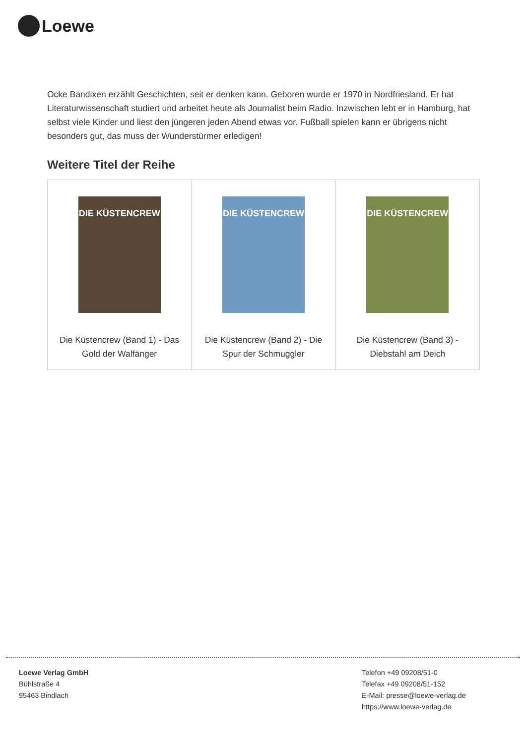Loewe
Ocke Bandixen erzählt Geschichten, seit er denken kann. Geboren wurde er 1970 in Nordfriesland. Er hat Literaturwissenschaft studiert und arbeitet heute als Journalist beim Radio. Inzwischen lebt er in Hamburg, hat selbst viele Kinder und liest den jüngeren jeden Abend etwas vor. Fußball spielen kann er übrigens nicht besonders gut, das muss der Wunderstürmer erledigen!
Weitere Titel der Reihe
| DIE KÜSTENCREW Die Küstencrew (Band 1) - Das Gold der Walfänger | DIE KÜSTENCREW Die Küstencrew (Band 2) - Die Spur der Schmuggler | DIE KÜSTENCREW Die Küstencrew (Band 3) - Diebstahl am Deich |
Loewe Verlag GmbH
Bühlstraße 4
95463 Bindlach
Telefon +49 09208/51-0
Telefax +49 09208/51-152
E-Mail: presse@loewe-verlag.de
https://www.loewe-verlag.de